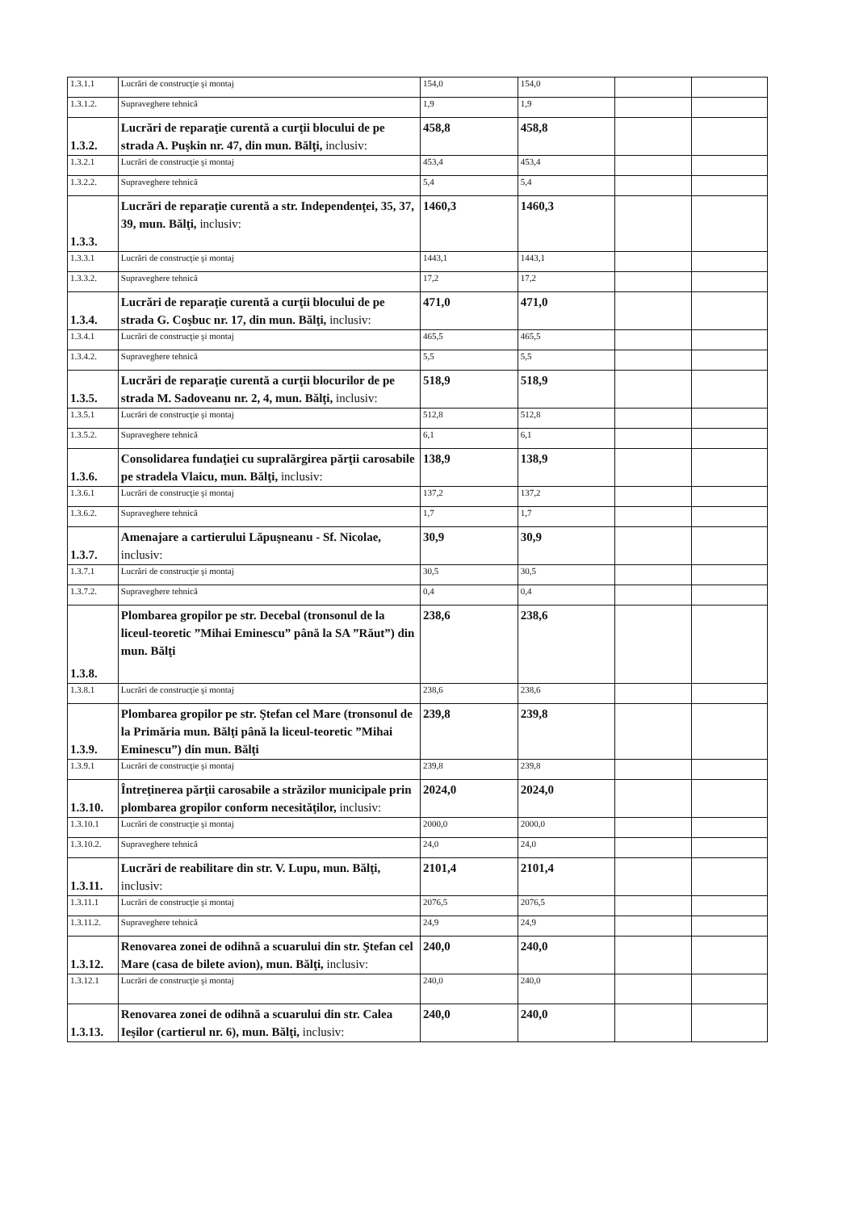| 1.3.1.1 | Lucrări de construcţie şi montaj | 154,0 | 154,0 | | |
| 1.3.1.2. | Supraveghere tehnică | 1,9 | 1,9 | | |
| 1.3.2. | Lucrări de reparaţie curentă a curţii blocului de pe strada A. Puşkin nr. 47, din mun. Bălţi, inclusiv: | 458,8 | 458,8 | | |
| 1.3.2.1 | Lucrări de construcţie şi montaj | 453,4 | 453,4 | | |
| 1.3.2.2. | Supraveghere tehnică | 5,4 | 5,4 | | |
| 1.3.3. | Lucrări de reparaţie curentă a str. Independenţei, 35, 37, 39, mun. Bălţi, inclusiv: | 1460,3 | 1460,3 | | |
| 1.3.3.1 | Lucrări de construcţie şi montaj | 1443,1 | 1443,1 | | |
| 1.3.3.2. | Supraveghere tehnică | 17,2 | 17,2 | | |
| 1.3.4. | Lucrări de reparaţie curentă a curţii blocului de pe strada G. Coşbuc nr. 17, din mun. Bălţi, inclusiv: | 471,0 | 471,0 | | |
| 1.3.4.1 | Lucrări de construcţie şi montaj | 465,5 | 465,5 | | |
| 1.3.4.2. | Supraveghere tehnică | 5,5 | 5,5 | | |
| 1.3.5. | Lucrări de reparaţie curentă a curţii blocurilor de pe strada M. Sadoveanu nr. 2, 4, mun. Bălţi, inclusiv: | 518,9 | 518,9 | | |
| 1.3.5.1 | Lucrări de construcţie şi montaj | 512,8 | 512,8 | | |
| 1.3.5.2. | Supraveghere tehnică | 6,1 | 6,1 | | |
| 1.3.6. | Consolidarea fundaţiei cu supralărgirea părţii carosabile pe stradela Vlaicu, mun. Bălţi, inclusiv: | 138,9 | 138,9 | | |
| 1.3.6.1 | Lucrări de construcţie şi montaj | 137,2 | 137,2 | | |
| 1.3.6.2. | Supraveghere tehnică | 1,7 | 1,7 | | |
| 1.3.7. | Amenajare a cartierului Lăpuşneanu - Sf. Nicolae, inclusiv: | 30,9 | 30,9 | | |
| 1.3.7.1 | Lucrări de construcţie şi montaj | 30,5 | 30,5 | | |
| 1.3.7.2. | Supraveghere tehnică | 0,4 | 0,4 | | |
| 1.3.8. | Plombarea gropilor pe str. Decebal (tronsonul de la liceul-teoretic ”Mihai Eminescu” până la SA ”Răut”) din mun. Bălţi | 238,6 | 238,6 | | |
| 1.3.8.1 | Lucrări de construcţie şi montaj | 238,6 | 238,6 | | |
| 1.3.9. | Plombarea gropilor pe str. Ştefan cel Mare (tronsonul de la Primăria mun. Bălţi până la liceul-teoretic ”Mihai Eminescu”) din mun. Bălţi | 239,8 | 239,8 | | |
| 1.3.9.1 | Lucrări de construcţie şi montaj | 239,8 | 239,8 | | |
| 1.3.10. | Întreţinerea părţii carosabile a străzilor municipale prin plombarea gropilor conform necesităţilor, inclusiv: | 2024,0 | 2024,0 | | |
| 1.3.10.1 | Lucrări de construcţie şi montaj | 2000,0 | 2000,0 | | |
| 1.3.10.2. | Supraveghere tehnică | 24,0 | 24,0 | | |
| 1.3.11. | Lucrări de reabilitare din str. V. Lupu, mun. Bălţi, inclusiv: | 2101,4 | 2101,4 | | |
| 1.3.11.1 | Lucrări de construcţie şi montaj | 2076,5 | 2076,5 | | |
| 1.3.11.2. | Supraveghere tehnică | 24,9 | 24,9 | | |
| 1.3.12. | Renovarea zonei de odihnă a scuarului din str. Ştefan cel Mare (casa de bilete avion), mun. Bălţi, inclusiv: | 240,0 | 240,0 | | |
| 1.3.12.1 | Lucrări de construcţie şi montaj | 240,0 | 240,0 | | |
| 1.3.13. | Renovarea zonei de odihnă a scuarului din str. Calea Ieşilor (cartierul nr. 6), mun. Bălţi, inclusiv: | 240,0 | 240,0 | | |